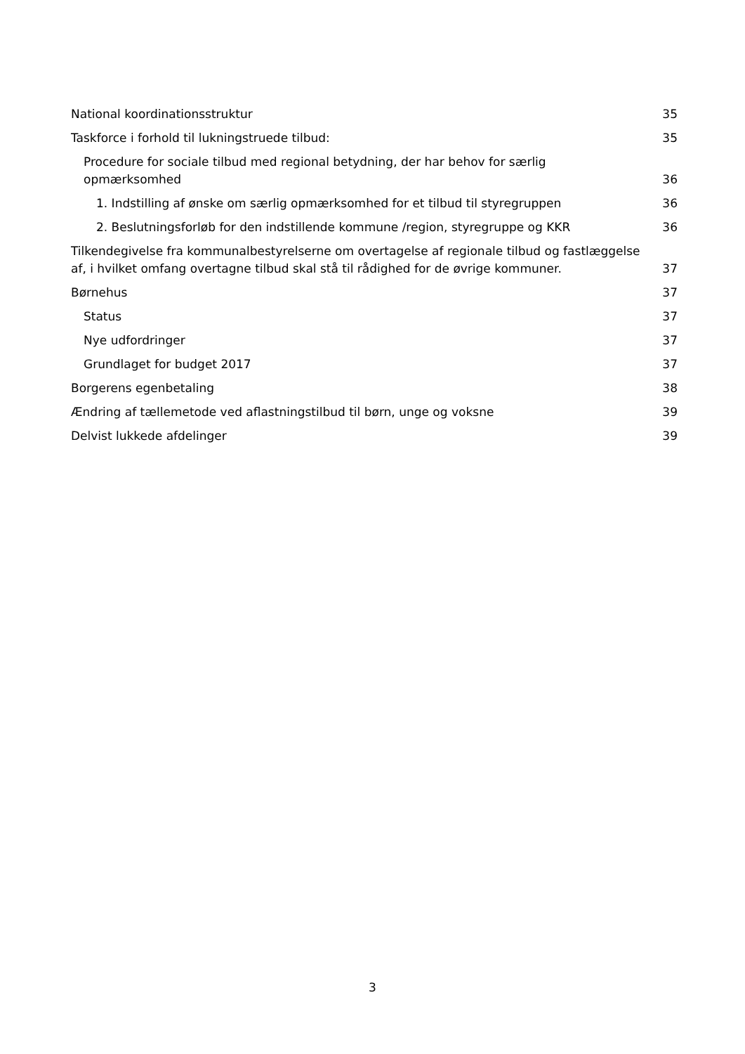National koordinationsstruktur 35
Taskforce i forhold til lukningstruede tilbud: 35
Procedure for sociale tilbud med regional betydning, der har behov for særlig opmærksomhed 36
1. Indstilling af ønske om særlig opmærksomhed for et tilbud til styregruppen 36
2. Beslutningsforløb for den indstillende kommune /region, styregruppe og KKR 36
Tilkendegivelse fra kommunalbestyrelserne om overtagelse af regionale tilbud og fastlæggelse af, i hvilket omfang overtagne tilbud skal stå til rådighed for de øvrige kommuner. 37
Børnehus 37
Status 37
Nye udfordringer 37
Grundlaget for budget 2017 37
Borgerens egenbetaling 38
Ændring af tællemetode ved aflastningstilbud til børn, unge og voksne 39
Delvist lukkede afdelinger 39
3